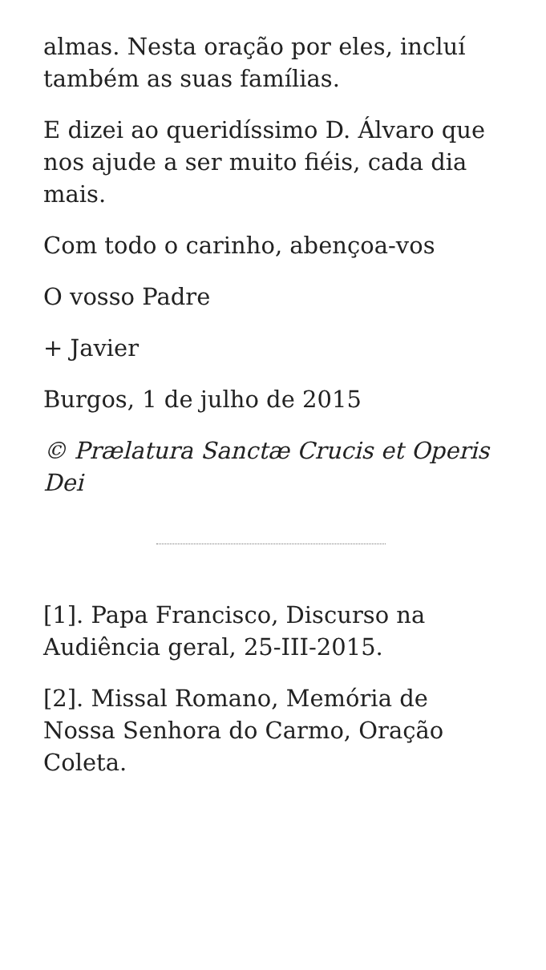almas. Nesta oração por eles, incluí também as suas famílias.
E dizei ao queridíssimo D. Álvaro que nos ajude a ser muito fiéis, cada dia mais.
Com todo o carinho, abençoa-vos
O vosso Padre
+ Javier
Burgos, 1 de julho de 2015
© Prælatura Sanctæ Crucis et Operis Dei
[1]. Papa Francisco, Discurso na Audiência geral, 25-III-2015.
[2]. Missal Romano, Memória de Nossa Senhora do Carmo, Oração Coleta.